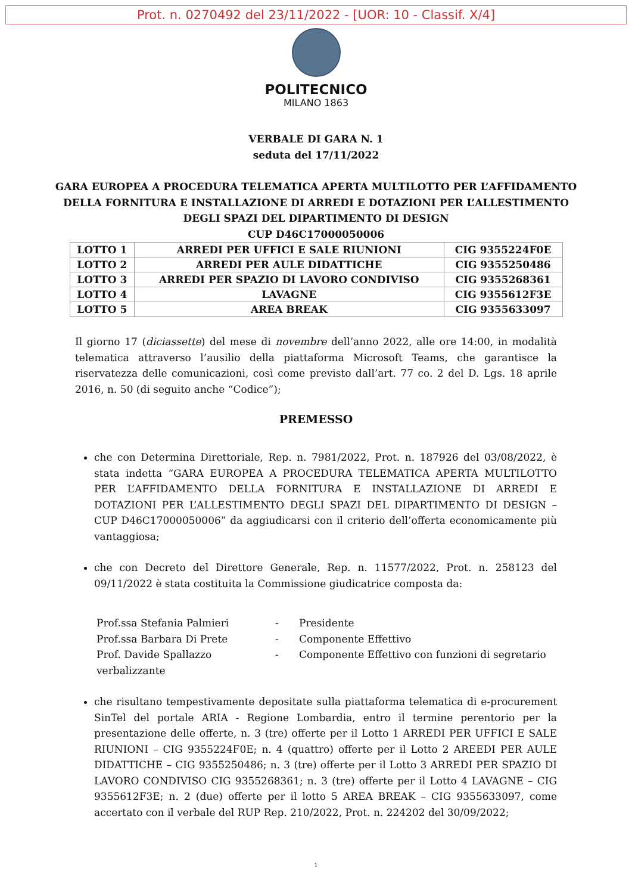Prot. n. 0270492 del 23/11/2022 - [UOR: 10 - Classif. X/4]
POLITECNICO
MILANO 1863
VERBALE DI GARA N. 1
seduta del 17/11/2022
GARA EUROPEA A PROCEDURA TELEMATICA APERTA MULTILOTTO PER L’AFFIDAMENTO
DELLA FORNITURA E INSTALLAZIONE DI ARREDI E DOTAZIONI PER L’ALLESTIMENTO
DEGLI SPAZI DEL DIPARTIMENTO DI DESIGN
CUP D46C17000050006
| LOTTO 1 | ARREDI PER UFFICI E SALE RIUNIONI | CIG 9355224F0E |
| LOTTO 2 | ARREDI PER AULE DIDATTICHE | CIG 9355250486 |
| LOTTO 3 | ARREDI PER SPAZIO DI LAVORO CONDIVISO | CIG 9355268361 |
| LOTTO 4 | LAVAGNE | CIG 9355612F3E |
| LOTTO 5 | AREA BREAK | CIG 9355633097 |
Il giorno 17 (diciassette) del mese di novembre dell’anno 2022, alle ore 14:00, in modalità telematica attraverso l’ausilio della piattaforma Microsoft Teams, che garantisce la riservatezza delle comunicazioni, così come previsto dall’art. 77 co. 2 del D. Lgs. 18 aprile 2016, n. 50 (di seguito anche “Codice”);
PREMESSO
che con Determina Direttoriale, Rep. n. 7981/2022, Prot. n. 187926 del 03/08/2022, è stata indetta “GARA EUROPEA A PROCEDURA TELEMATICA APERTA MULTILOTTO PER L’AFFIDAMENTO DELLA FORNITURA E INSTALLAZIONE DI ARREDI E DOTAZIONI PER L’ALLESTIMENTO DEGLI SPAZI DEL DIPARTIMENTO DI DESIGN – CUP D46C17000050006” da aggiudicarsi con il criterio dell’offerta economicamente più vantaggiosa;
che con Decreto del Direttore Generale, Rep. n. 11577/2022, Prot. n. 258123 del 09/11/2022 è stata costituita la Commissione giudicatrice composta da:
Prof.ssa Stefania Palmieri
-
Presidente
Prof.ssa Barbara Di Prete
-
Componente Effettivo
Prof. Davide Spallazzo
-
Componente Effettivo con funzioni di segretario
verbalizzante
che risultano tempestivamente depositate sulla piattaforma telematica di e-procurement SinTel del portale ARIA - Regione Lombardia, entro il termine perentorio per la presentazione delle offerte, n. 3 (tre) offerte per il Lotto 1 ARREDI PER UFFICI E SALE RIUNIONI – CIG 9355224F0E; n. 4 (quattro) offerte per il Lotto 2 AREEDI PER AULE DIDATTICHE – CIG 9355250486; n. 3 (tre) offerte per il Lotto 3 ARREDI PER SPAZIO DI LAVORO CONDIVISO CIG 9355268361; n. 3 (tre) offerte per il Lotto 4 LAVAGNE – CIG 9355612F3E; n. 2 (due) offerte per il lotto 5 AREA BREAK – CIG 9355633097, come accertato con il verbale del RUP Rep. 210/2022, Prot. n. 224202 del 30/09/2022;
1